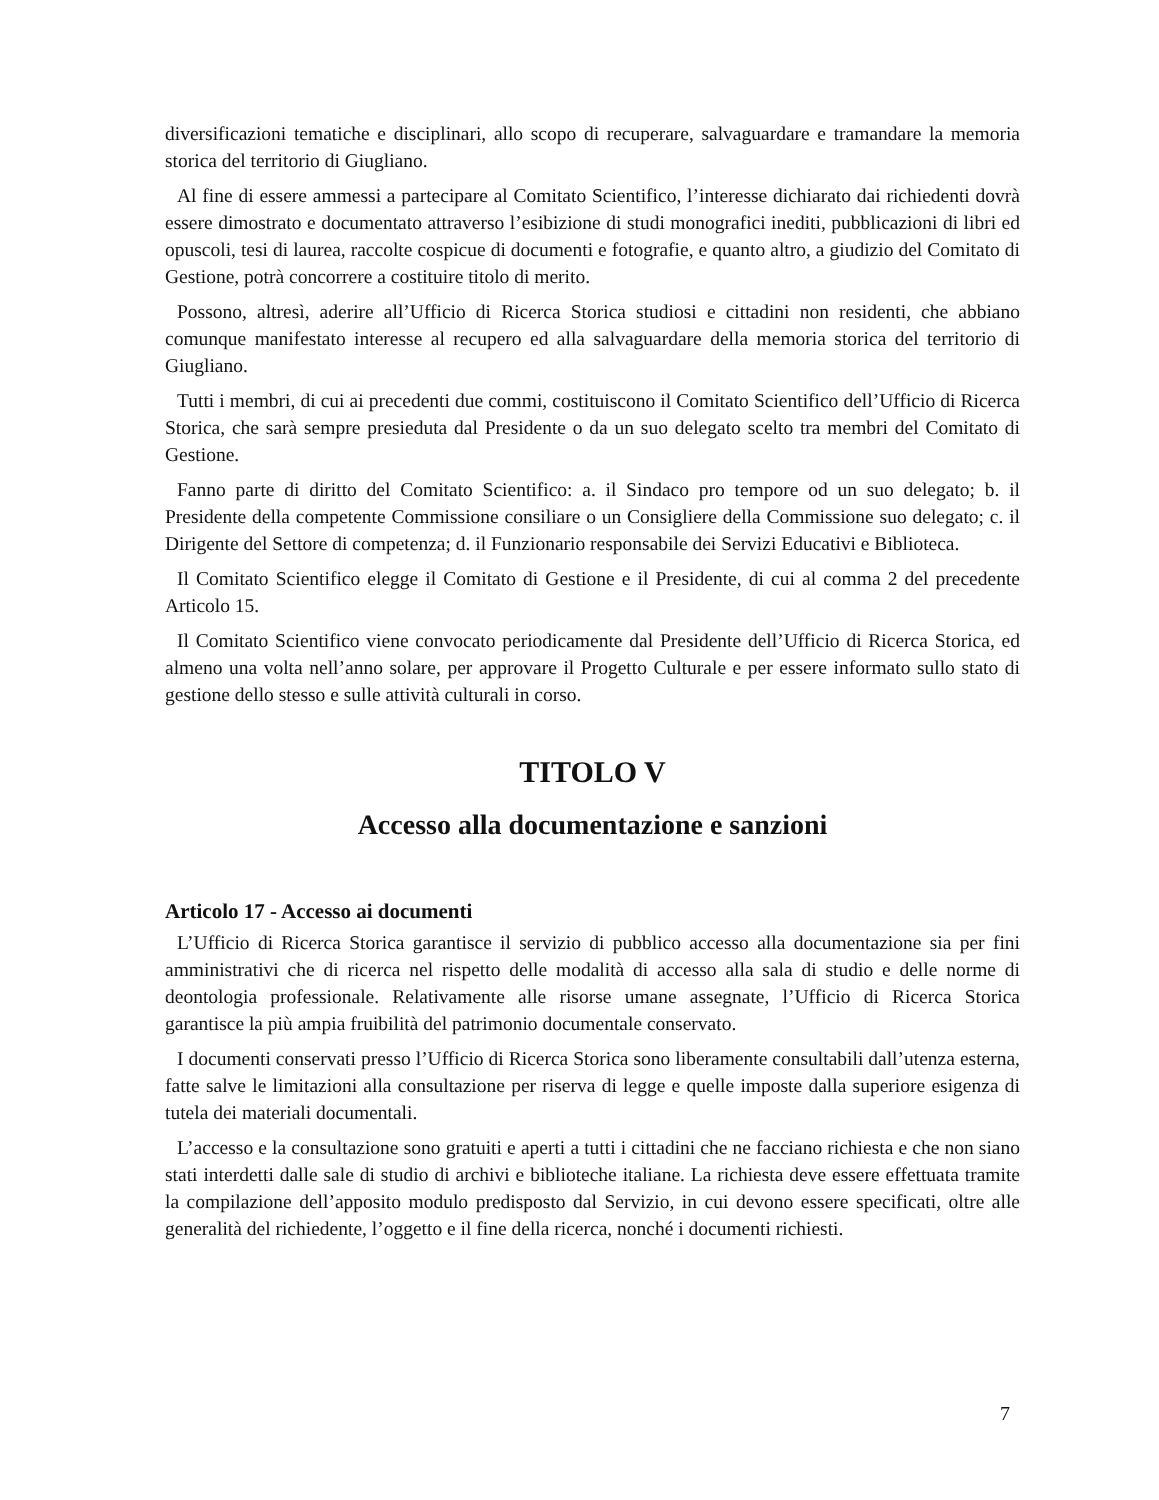diversificazioni tematiche e disciplinari, allo scopo di recuperare, salvaguardare e tramandare la memoria storica del territorio di Giugliano.
Al fine di essere ammessi a partecipare al Comitato Scientifico, l’interesse dichiarato dai richiedenti dovrà essere dimostrato e documentato attraverso l’esibizione di studi monografici inediti, pubblicazioni di libri ed opuscoli, tesi di laurea, raccolte cospicue di documenti e fotografie, e quanto altro, a giudizio del Comitato di Gestione, potrà concorrere a costituire titolo di merito.
Possono, altresì, aderire all’Ufficio di Ricerca Storica studiosi e cittadini non residenti, che abbiano comunque manifestato interesse al recupero ed alla salvaguardare della memoria storica del territorio di Giugliano.
Tutti i membri, di cui ai precedenti due commi, costituiscono il Comitato Scientifico dell’Ufficio di Ricerca Storica, che sarà sempre presieduta dal Presidente o da un suo delegato scelto tra membri del Comitato di Gestione.
Fanno parte di diritto del Comitato Scientifico: a. il Sindaco pro tempore od un suo delegato; b. il Presidente della competente Commissione consiliare o un Consigliere della Commissione suo delegato; c. il Dirigente del Settore di competenza; d. il Funzionario responsabile dei Servizi Educativi e Biblioteca.
Il Comitato Scientifico elegge il Comitato di Gestione e il Presidente, di cui al comma 2 del precedente Articolo 15.
Il Comitato Scientifico viene convocato periodicamente dal Presidente dell’Ufficio di Ricerca Storica, ed almeno una volta nell’anno solare, per approvare il Progetto Culturale e per essere informato sullo stato di gestione dello stesso e sulle attività culturali in corso.
TITOLO V
Accesso alla documentazione e sanzioni
Articolo 17 - Accesso ai documenti
L’Ufficio di Ricerca Storica garantisce il servizio di pubblico accesso alla documentazione sia per fini amministrativi che di ricerca nel rispetto delle modalità di accesso alla sala di studio e delle norme di deontologia professionale. Relativamente alle risorse umane assegnate, l’Ufficio di Ricerca Storica garantisce la più ampia fruibilità del patrimonio documentale conservato.
I documenti conservati presso l’Ufficio di Ricerca Storica sono liberamente consultabili dall’utenza esterna, fatte salve le limitazioni alla consultazione per riserva di legge e quelle imposte dalla superiore esigenza di tutela dei materiali documentali.
L’accesso e la consultazione sono gratuiti e aperti a tutti i cittadini che ne facciano richiesta e che non siano stati interdetti dalle sale di studio di archivi e biblioteche italiane. La richiesta deve essere effettuata tramite la compilazione dell’apposito modulo predisposto dal Servizio, in cui devono essere specificati, oltre alle generalità del richiedente, l’oggetto e il fine della ricerca, nonché i documenti richiesti.
7